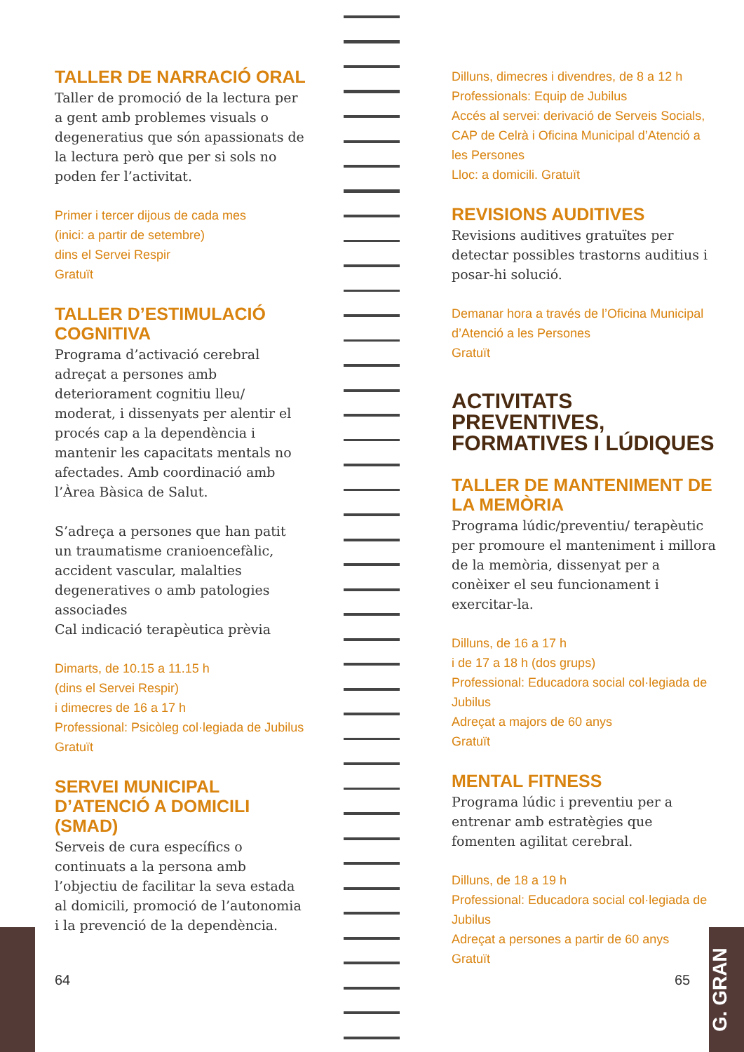TALLER DE NARRACIÓ ORAL
Taller de promoció de la lectura per a gent amb problemes visuals o degeneratius que són apassionats de la lectura però que per si sols no poden fer l’activitat.
Primer i tercer dijous de cada mes
(inici: a partir de setembre)
dins el Servei Respir
Gratuït
TALLER D’ESTIMULACIÓ COGNITIVA
Programa d’activació cerebral adreçat a persones amb deteriorament cognitiu lleu/ moderat, i dissenyats per alentir el procés cap a la dependència i mantenir les capacitats mentals no afectades. Amb coordinació amb l’Àrea Bàsica de Salut.
S’adreça a persones que han patit un traumatisme cranioencefàlic, accident vascular, malalties degeneratives o amb patologies associades
Cal indicació terapèutica prèvia
Dimarts, de 10.15 a 11.15 h
(dins el Servei Respir)
i dimecres de 16 a 17 h
Professional: Psicòleg col·legiada de Jubilus
Gratuït
SERVEI MUNICIPAL D’ATENCIÓ A DOMICILI (SMAD)
Serveis de cura específics o continuats a la persona amb l’objectiu de facilitar la seva estada al domicili, promoció de l’autonomia i la prevenció de la dependència.
64
Dilluns, dimecres i divendres, de 8 a 12 h
Professionals: Equip de Jubilus
Accés al servei: derivació de Serveis Socials, CAP de Celrà i Oficina Municipal d’Atenció a les Persones
Lloc: a domicili. Gratuït
REVISIONS AUDITIVES
Revisions auditives gratuïtes per detectar possibles trastorns auditius i posar-hi solució.
Demanar hora a través de l’Oficina Municipal d’Atenció a les Persones
Gratuït
ACTIVITATS PREVENTIVES, FORMATIVES I LÚDIQUES
TALLER DE MANTENIMENT DE LA MEMÒRIA
Programa lúdic/preventiu/ terapèutic per promoure el manteniment i millora de la memòria, dissenyat per a conèixer el seu funcionament i exercitar-la.
Dilluns, de 16 a 17 h
i de 17 a 18 h (dos grups)
Professional: Educadora social col·legiada de Jubilus
Adreçat a majors de 60 anys
Gratuït
MENTAL FITNESS
Programa lúdic i preventiu per a entrenar amb estratègies que fomenten agilitat cerebral.
Dilluns, de 18 a 19 h
Professional: Educadora social col·legiada de Jubilus
Adreçat a persones a partir de 60 anys
Gratuït
65
G. GRAN